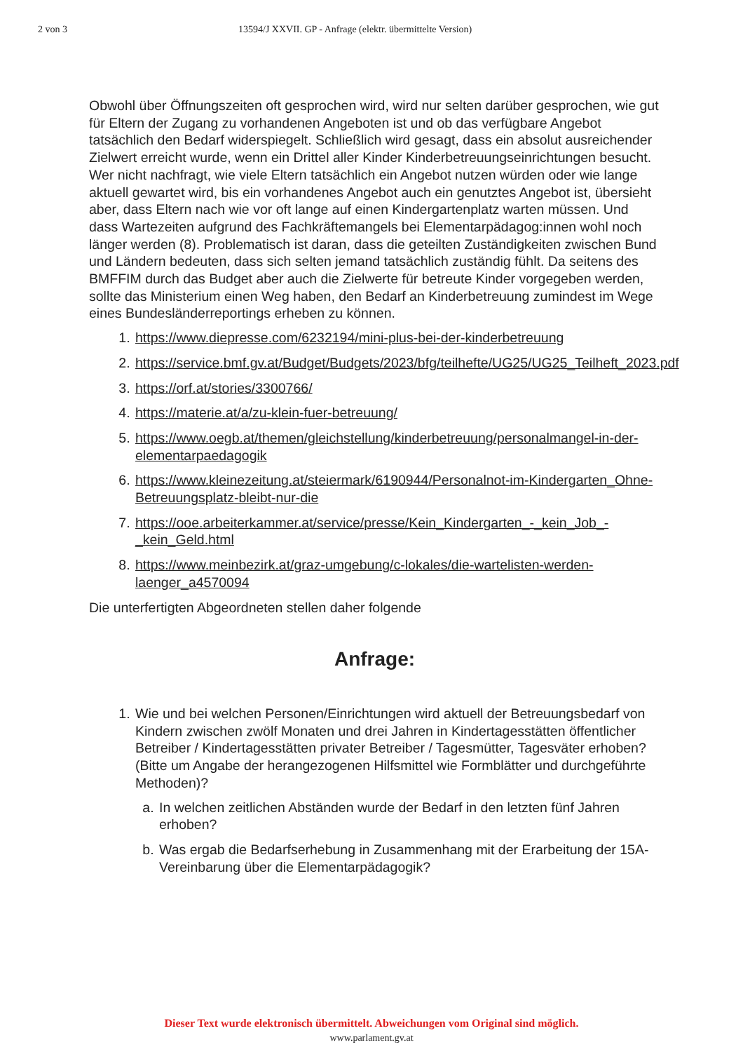2 von 3 13594/J XXVII. GP - Anfrage (elektr. übermittelte Version)
Obwohl über Öffnungszeiten oft gesprochen wird, wird nur selten darüber gesprochen, wie gut für Eltern der Zugang zu vorhandenen Angeboten ist und ob das verfügbare Angebot tatsächlich den Bedarf widerspiegelt. Schließlich wird gesagt, dass ein absolut ausreichender Zielwert erreicht wurde, wenn ein Drittel aller Kinder Kinderbetreuungseinrichtungen besucht. Wer nicht nachfragt, wie viele Eltern tatsächlich ein Angebot nutzen würden oder wie lange aktuell gewartet wird, bis ein vorhandenes Angebot auch ein genutztes Angebot ist, übersieht aber, dass Eltern nach wie vor oft lange auf einen Kindergartenplatz warten müssen. Und dass Wartezeiten aufgrund des Fachkräftemangels bei Elementarpädagog:innen wohl noch länger werden (8). Problematisch ist daran, dass die geteilten Zuständigkeiten zwischen Bund und Ländern bedeuten, dass sich selten jemand tatsächlich zuständig fühlt. Da seitens des BMFFIM durch das Budget aber auch die Zielwerte für betreute Kinder vorgegeben werden, sollte das Ministerium einen Weg haben, den Bedarf an Kinderbetreuung zumindest im Wege eines Bundesländerreportings erheben zu können.
1. https://www.diepresse.com/6232194/mini-plus-bei-der-kinderbetreuung
2. https://service.bmf.gv.at/Budget/Budgets/2023/bfg/teilhefte/UG25/UG25_Teilheft_2023.pdf
3. https://orf.at/stories/3300766/
4. https://materie.at/a/zu-klein-fuer-betreuung/
5. https://www.oegb.at/themen/gleichstellung/kinderbetreuung/personalmangel-in-der-elementarpaedagogik
6. https://www.kleinezeitung.at/steiermark/6190944/Personalnot-im-Kindergarten_Ohne-Betreuungsplatz-bleibt-nur-die
7. https://ooe.arbeiterkammer.at/service/presse/Kein_Kindergarten_-_kein_Job_-_kein_Geld.html
8. https://www.meinbezirk.at/graz-umgebung/c-lokales/die-wartelisten-werden-laenger_a4570094
Die unterfertigten Abgeordneten stellen daher folgende
Anfrage:
1. Wie und bei welchen Personen/Einrichtungen wird aktuell der Betreuungsbedarf von Kindern zwischen zwölf Monaten und drei Jahren in Kindertagesstätten öffentlicher Betreiber / Kindertagesstätten privater Betreiber / Tagesmütter, Tagesväter erhoben? (Bitte um Angabe der herangezogenen Hilfsmittel wie Formblätter und durchgeführte Methoden)?
a. In welchen zeitlichen Abständen wurde der Bedarf in den letzten fünf Jahren erhoben?
b. Was ergab die Bedarfserhebung in Zusammenhang mit der Erarbeitung der 15A-Vereinbarung über die Elementarpädagogik?
Dieser Text wurde elektronisch übermittelt. Abweichungen vom Original sind möglich.
www.parlament.gv.at